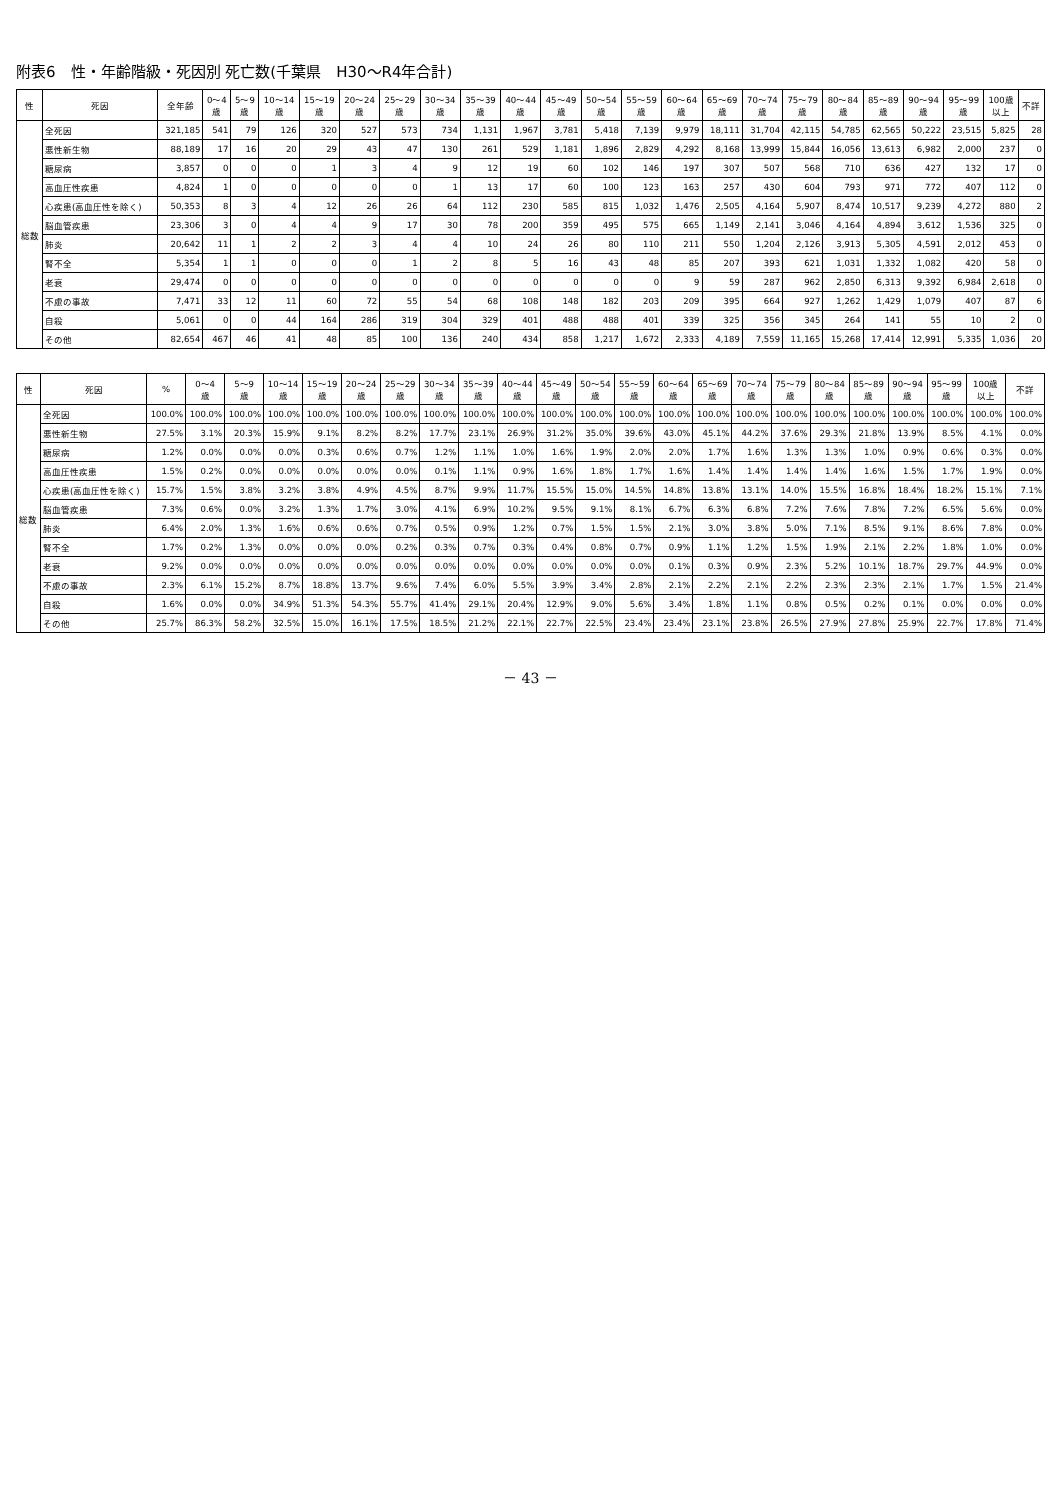附表6　性・年齢階級・死因別 死亡数(千葉県　H30～R4年合計)
| 性 | 死因 | 全年齢 | 0～4 歳 | 5～9 歳 | 10～14 歳 | 15～19 歳 | 20～24 歳 | 25～29 歳 | 30～34 歳 | 35～39 歳 | 40～44 歳 | 45～49 歳 | 50～54 歳 | 55～59 歳 | 60～64 歳 | 65～69 歳 | 70～74 歳 | 75～79 歳 | 80～84 歳 | 85～89 歳 | 90～94 歳 | 95～99 歳 | 100歳 以上 | 不詳 |
| --- | --- | --- | --- | --- | --- | --- | --- | --- | --- | --- | --- | --- | --- | --- | --- | --- | --- | --- | --- | --- | --- | --- | --- | --- |
| 総数 | 全死因 | 321,185 | 541 | 79 | 126 | 320 | 527 | 573 | 734 | 1,131 | 1,967 | 3,781 | 5,418 | 7,139 | 9,979 | 18,111 | 31,704 | 42,115 | 54,785 | 62,565 | 50,222 | 23,515 | 5,825 | 28 |
| | 悪性新生物 | 88,189 | 17 | 16 | 20 | 29 | 43 | 47 | 130 | 261 | 529 | 1,181 | 1,896 | 2,829 | 4,292 | 8,168 | 13,999 | 15,844 | 16,056 | 13,613 | 6,982 | 2,000 | 237 | 0 |
| | 糖尿病 | 3,857 | 0 | 0 | 0 | 1 | 3 | 4 | 9 | 12 | 19 | 60 | 102 | 146 | 197 | 307 | 507 | 568 | 710 | 636 | 427 | 132 | 17 | 0 |
| | 高血圧性疾患 | 4,824 | 1 | 0 | 0 | 0 | 0 | 0 | 1 | 13 | 17 | 60 | 100 | 123 | 163 | 257 | 430 | 604 | 793 | 971 | 772 | 407 | 112 | 0 |
| | 心疾患(高血圧性を除く) | 50,353 | 8 | 3 | 4 | 12 | 26 | 26 | 64 | 112 | 230 | 585 | 815 | 1,032 | 1,476 | 2,505 | 4,164 | 5,907 | 8,474 | 10,517 | 9,239 | 4,272 | 880 | 2 |
| | 脳血管疾患 | 23,306 | 3 | 0 | 4 | 4 | 9 | 17 | 30 | 78 | 200 | 359 | 495 | 575 | 665 | 1,149 | 2,141 | 3,046 | 4,164 | 4,894 | 3,612 | 1,536 | 325 | 0 |
| | 肺炎 | 20,642 | 11 | 1 | 2 | 2 | 3 | 4 | 4 | 10 | 24 | 26 | 80 | 110 | 211 | 550 | 1,204 | 2,126 | 3,913 | 5,305 | 4,591 | 2,012 | 453 | 0 |
| | 腎不全 | 5,354 | 1 | 1 | 0 | 0 | 0 | 1 | 2 | 8 | 5 | 16 | 43 | 48 | 85 | 207 | 393 | 621 | 1,031 | 1,332 | 1,082 | 420 | 58 | 0 |
| | 老衰 | 29,474 | 0 | 0 | 0 | 0 | 0 | 0 | 0 | 0 | 0 | 0 | 0 | 0 | 9 | 59 | 287 | 962 | 2,850 | 6,313 | 9,392 | 6,984 | 2,618 | 0 |
| | 不慮の事故 | 7,471 | 33 | 12 | 11 | 60 | 72 | 55 | 54 | 68 | 108 | 148 | 182 | 203 | 209 | 395 | 664 | 927 | 1,262 | 1,429 | 1,079 | 407 | 87 | 6 |
| | 自殺 | 5,061 | 0 | 0 | 44 | 164 | 286 | 319 | 304 | 329 | 401 | 488 | 488 | 401 | 339 | 325 | 356 | 345 | 264 | 141 | 55 | 10 | 2 | 0 |
| | その他 | 82,654 | 467 | 46 | 41 | 48 | 85 | 100 | 136 | 240 | 434 | 858 | 1,217 | 1,672 | 2,333 | 4,189 | 7,559 | 11,165 | 15,268 | 17,414 | 12,991 | 5,335 | 1,036 | 20 |
| 性 | 死因 | % | 0～4 歳 | 5～9 歳 | 10～14 歳 | 15～19 歳 | 20～24 歳 | 25～29 歳 | 30～34 歳 | 35～39 歳 | 40～44 歳 | 45～49 歳 | 50～54 歳 | 55～59 歳 | 60～64 歳 | 65～69 歳 | 70～74 歳 | 75～79 歳 | 80～84 歳 | 85～89 歳 | 90～94 歳 | 95～99 歳 | 100歳 以上 | 不詳 |
| --- | --- | --- | --- | --- | --- | --- | --- | --- | --- | --- | --- | --- | --- | --- | --- | --- | --- | --- | --- | --- | --- | --- | --- | --- |
| 総数 | 全死因 | 100.0% | 100.0% | 100.0% | 100.0% | 100.0% | 100.0% | 100.0% | 100.0% | 100.0% | 100.0% | 100.0% | 100.0% | 100.0% | 100.0% | 100.0% | 100.0% | 100.0% | 100.0% | 100.0% | 100.0% | 100.0% | 100.0% | 100.0% |
| | 悪性新生物 | 27.5% | 3.1% | 20.3% | 15.9% | 9.1% | 8.2% | 8.2% | 17.7% | 23.1% | 26.9% | 31.2% | 35.0% | 39.6% | 43.0% | 45.1% | 44.2% | 37.6% | 29.3% | 21.8% | 13.9% | 8.5% | 4.1% | 0.0% |
| | 糖尿病 | 1.2% | 0.0% | 0.0% | 0.0% | 0.3% | 0.6% | 0.7% | 1.2% | 1.1% | 1.0% | 1.6% | 1.9% | 2.0% | 2.0% | 1.7% | 1.6% | 1.3% | 1.3% | 1.0% | 0.9% | 0.6% | 0.3% | 0.0% |
| | 高血圧性疾患 | 1.5% | 0.2% | 0.0% | 0.0% | 0.0% | 0.0% | 0.0% | 0.1% | 1.1% | 0.9% | 1.6% | 1.8% | 1.7% | 1.6% | 1.4% | 1.4% | 1.4% | 1.4% | 1.6% | 1.5% | 1.7% | 1.9% | 0.0% |
| | 心疾患(高血圧性を除く) | 15.7% | 1.5% | 3.8% | 3.2% | 3.8% | 4.9% | 4.5% | 8.7% | 9.9% | 11.7% | 15.5% | 15.0% | 14.5% | 14.8% | 13.8% | 13.1% | 14.0% | 15.5% | 16.8% | 18.4% | 18.2% | 15.1% | 7.1% |
| | 脳血管疾患 | 7.3% | 0.6% | 0.0% | 3.2% | 1.3% | 1.7% | 3.0% | 4.1% | 6.9% | 10.2% | 9.5% | 9.1% | 8.1% | 6.7% | 6.3% | 6.8% | 7.2% | 7.6% | 7.8% | 7.2% | 6.5% | 5.6% | 0.0% |
| | 肺炎 | 6.4% | 2.0% | 1.3% | 1.6% | 0.6% | 0.6% | 0.7% | 0.5% | 0.9% | 1.2% | 0.7% | 1.5% | 1.5% | 2.1% | 3.0% | 3.8% | 5.0% | 7.1% | 8.5% | 9.1% | 8.6% | 7.8% | 0.0% |
| | 腎不全 | 1.7% | 0.2% | 1.3% | 0.0% | 0.0% | 0.0% | 0.2% | 0.3% | 0.7% | 0.3% | 0.4% | 0.8% | 0.7% | 0.9% | 1.1% | 1.2% | 1.5% | 1.9% | 2.1% | 2.2% | 1.8% | 1.0% | 0.0% |
| | 老衰 | 9.2% | 0.0% | 0.0% | 0.0% | 0.0% | 0.0% | 0.0% | 0.0% | 0.0% | 0.0% | 0.0% | 0.0% | 0.0% | 0.1% | 0.3% | 0.9% | 2.3% | 5.2% | 10.1% | 18.7% | 29.7% | 44.9% | 0.0% |
| | 不慮の事故 | 2.3% | 6.1% | 15.2% | 8.7% | 18.8% | 13.7% | 9.6% | 7.4% | 6.0% | 5.5% | 3.9% | 3.4% | 2.8% | 2.1% | 2.2% | 2.1% | 2.2% | 2.3% | 2.3% | 2.1% | 1.7% | 1.5% | 21.4% |
| | 自殺 | 1.6% | 0.0% | 0.0% | 34.9% | 51.3% | 54.3% | 55.7% | 41.4% | 29.1% | 20.4% | 12.9% | 9.0% | 5.6% | 3.4% | 1.8% | 1.1% | 0.8% | 0.5% | 0.2% | 0.1% | 0.0% | 0.0% | 0.0% |
| | その他 | 25.7% | 86.3% | 58.2% | 32.5% | 15.0% | 16.1% | 17.5% | 18.5% | 21.2% | 22.1% | 22.7% | 22.5% | 23.4% | 23.4% | 23.1% | 23.8% | 26.5% | 27.9% | 27.8% | 25.9% | 22.7% | 17.8% | 71.4% |
－ 43 －